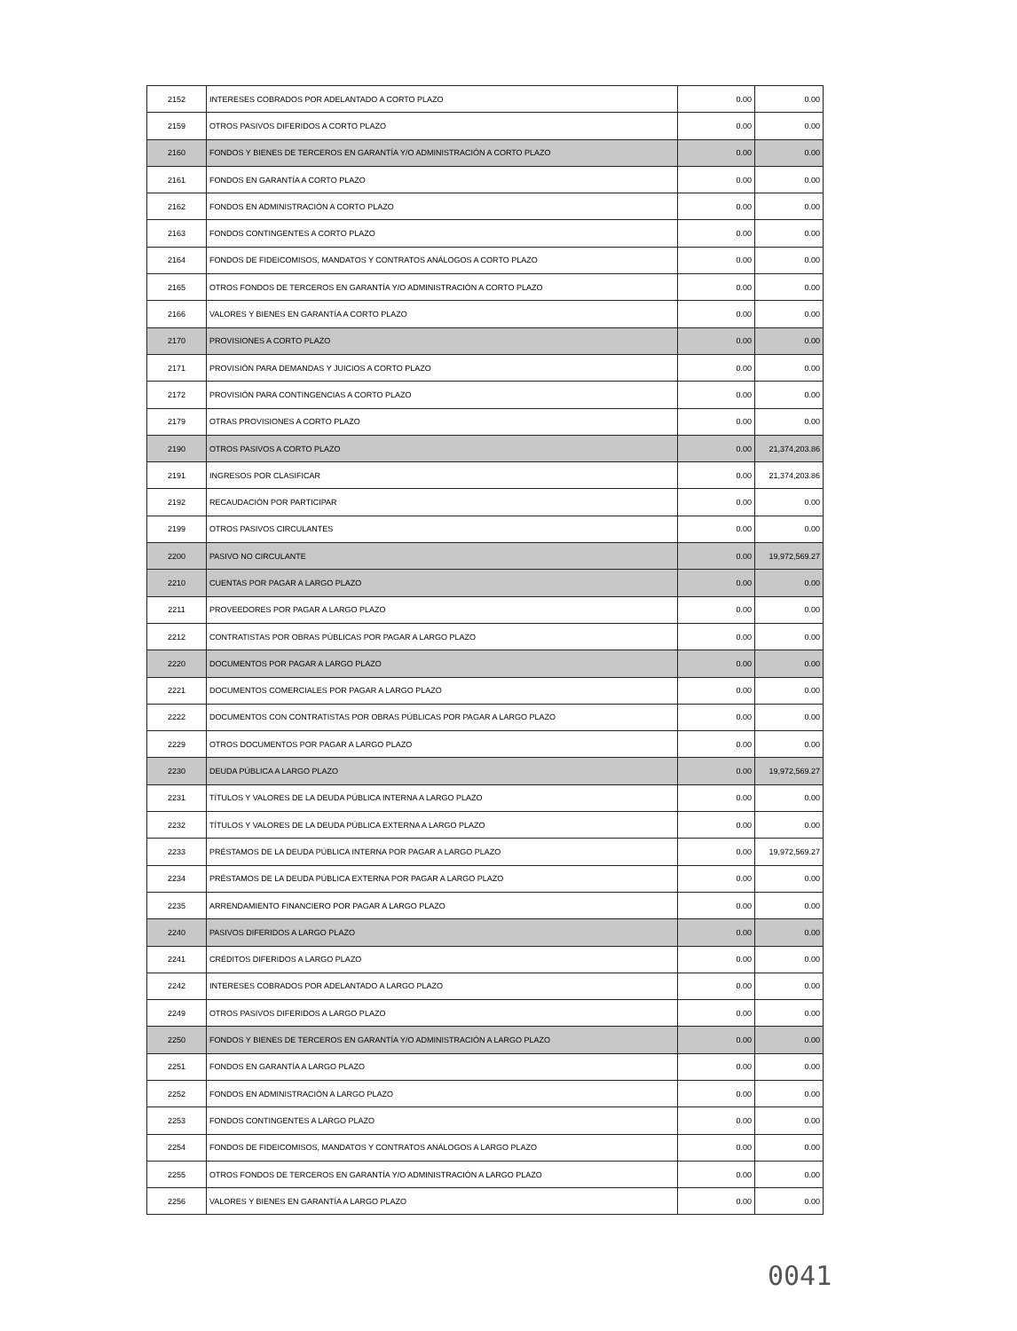| 2152 | INTERESES COBRADOS POR ADELANTADO A CORTO PLAZO | 0.00 | 0.00 |
| 2159 | OTROS PASIVOS DIFERIDOS A CORTO PLAZO | 0.00 | 0.00 |
| 2160 | FONDOS Y BIENES DE TERCEROS EN GARANTÍA Y/O ADMINISTRACIÓN A CORTO PLAZO | 0.00 | 0.00 |
| 2161 | FONDOS EN GARANTÍA A CORTO PLAZO | 0.00 | 0.00 |
| 2162 | FONDOS EN ADMINISTRACIÓN A CORTO PLAZO | 0.00 | 0.00 |
| 2163 | FONDOS CONTINGENTES A CORTO PLAZO | 0.00 | 0.00 |
| 2164 | FONDOS DE FIDEICOMISOS, MANDATOS Y CONTRATOS ANÁLOGOS A CORTO PLAZO | 0.00 | 0.00 |
| 2165 | OTROS FONDOS DE TERCEROS EN GARANTÍA Y/O ADMINISTRACIÓN A CORTO PLAZO | 0.00 | 0.00 |
| 2166 | VALORES Y BIENES EN GARANTÍA A CORTO PLAZO | 0.00 | 0.00 |
| 2170 | PROVISIONES A CORTO PLAZO | 0.00 | 0.00 |
| 2171 | PROVISIÓN PARA DEMANDAS Y JUICIOS A CORTO PLAZO | 0.00 | 0.00 |
| 2172 | PROVISIÓN PARA CONTINGENCIAS A CORTO PLAZO | 0.00 | 0.00 |
| 2179 | OTRAS PROVISIONES A CORTO PLAZO | 0.00 | 0.00 |
| 2190 | OTROS PASIVOS A CORTO PLAZO | 0.00 | 21,374,203.86 |
| 2191 | INGRESOS POR CLASIFICAR | 0.00 | 21,374,203.86 |
| 2192 | RECAUDACIÓN POR PARTICIPAR | 0.00 | 0.00 |
| 2199 | OTROS PASIVOS CIRCULANTES | 0.00 | 0.00 |
| 2200 | PASIVO NO CIRCULANTE | 0.00 | 19,972,569.27 |
| 2210 | CUENTAS POR PAGAR A LARGO PLAZO | 0.00 | 0.00 |
| 2211 | PROVEEDORES POR PAGAR A LARGO PLAZO | 0.00 | 0.00 |
| 2212 | CONTRATISTAS POR OBRAS PÚBLICAS POR PAGAR A LARGO PLAZO | 0.00 | 0.00 |
| 2220 | DOCUMENTOS POR PAGAR A LARGO PLAZO | 0.00 | 0.00 |
| 2221 | DOCUMENTOS COMERCIALES POR PAGAR A LARGO PLAZO | 0.00 | 0.00 |
| 2222 | DOCUMENTOS CON CONTRATISTAS POR OBRAS PÚBLICAS POR PAGAR A LARGO PLAZO | 0.00 | 0.00 |
| 2229 | OTROS DOCUMENTOS POR PAGAR A LARGO PLAZO | 0.00 | 0.00 |
| 2230 | DEUDA PÚBLICA A LARGO PLAZO | 0.00 | 19,972,569.27 |
| 2231 | TÍTULOS Y VALORES DE LA DEUDA PÚBLICA INTERNA A LARGO PLAZO | 0.00 | 0.00 |
| 2232 | TÍTULOS Y VALORES DE LA DEUDA PÚBLICA EXTERNA A LARGO PLAZO | 0.00 | 0.00 |
| 2233 | PRÉSTAMOS DE LA DEUDA PÚBLICA INTERNA POR PAGAR A LARGO PLAZO | 0.00 | 19,972,569.27 |
| 2234 | PRÉSTAMOS DE LA DEUDA PÚBLICA EXTERNA POR PAGAR A LARGO PLAZO | 0.00 | 0.00 |
| 2235 | ARRENDAMIENTO FINANCIERO POR PAGAR A LARGO PLAZO | 0.00 | 0.00 |
| 2240 | PASIVOS DIFERIDOS A LARGO PLAZO | 0.00 | 0.00 |
| 2241 | CRÉDITOS DIFERIDOS A LARGO PLAZO | 0.00 | 0.00 |
| 2242 | INTERESES COBRADOS POR ADELANTADO A LARGO PLAZO | 0.00 | 0.00 |
| 2249 | OTROS PASIVOS DIFERIDOS A LARGO PLAZO | 0.00 | 0.00 |
| 2250 | FONDOS Y BIENES DE TERCEROS EN GARANTÍA Y/O ADMINISTRACIÓN A LARGO PLAZO | 0.00 | 0.00 |
| 2251 | FONDOS EN GARANTÍA A LARGO PLAZO | 0.00 | 0.00 |
| 2252 | FONDOS EN ADMINISTRACIÓN A LARGO PLAZO | 0.00 | 0.00 |
| 2253 | FONDOS CONTINGENTES A LARGO PLAZO | 0.00 | 0.00 |
| 2254 | FONDOS DE FIDEICOMISOS, MANDATOS Y CONTRATOS ANÁLOGOS A LARGO PLAZO | 0.00 | 0.00 |
| 2255 | OTROS FONDOS DE TERCEROS EN GARANTÍA Y/O ADMINISTRACIÓN A LARGO PLAZO | 0.00 | 0.00 |
| 2256 | VALORES Y BIENES EN GARANTÍA A LARGO PLAZO | 0.00 | 0.00 |
0041